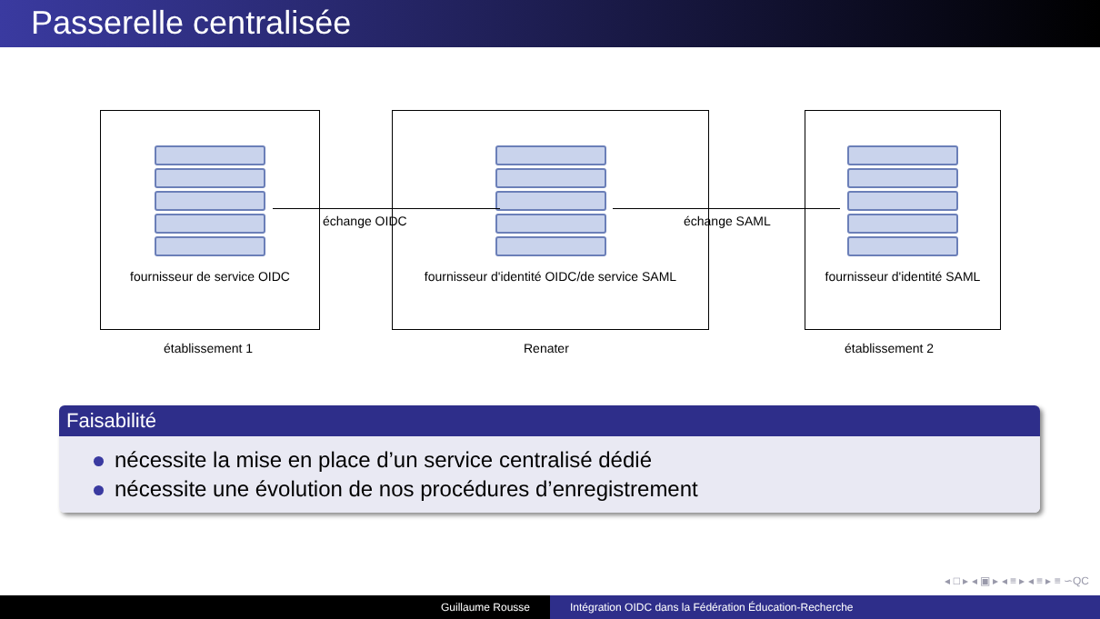Passerelle centralisée
fournisseur de service OIDC
fournisseur d'identité OIDC/de service SAML
fournisseur d'identité SAML
échange OIDC échange SAML
établissement 1 Renater établissement 2
Faisabilité
nécessite la mise en place d’un service centralisé dédié
nécessite une évolution de nos procédures d’enregistrement
◂ □ ▸ ◂ ▣ ▸ ◂ ≡ ▸ ◂ ≡ ▸ ≡ ∽QC
Guillaume Rousse Intégration OIDC dans la Fédération Éducation-Recherche